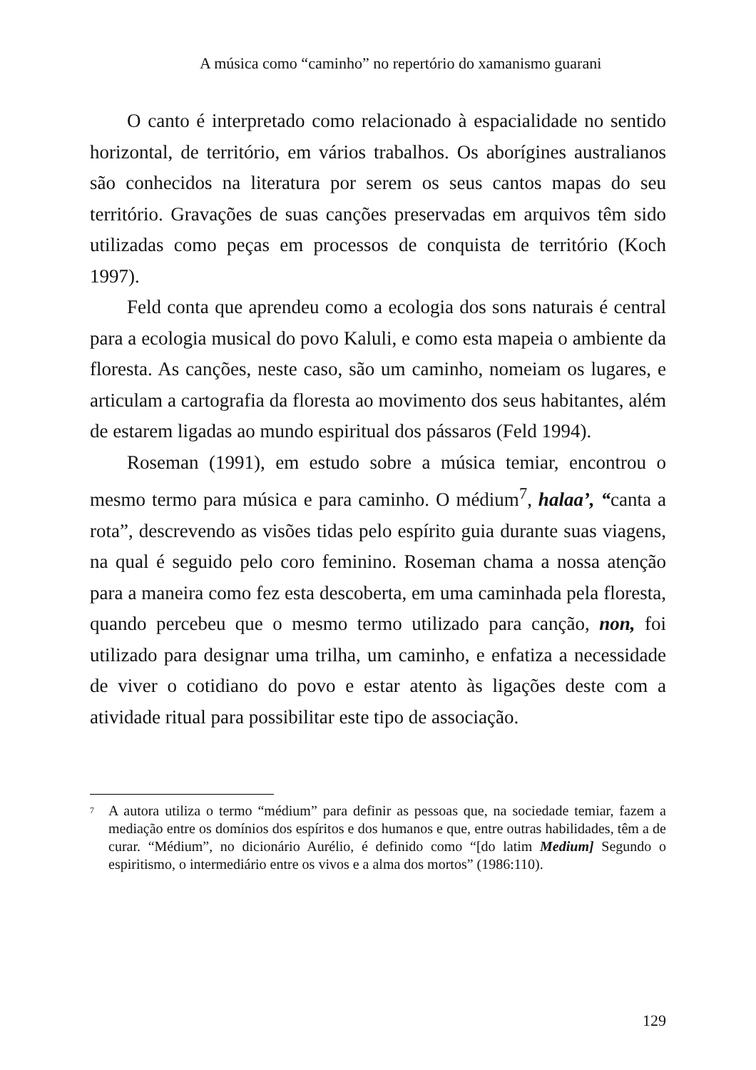A música como “caminho” no repertório do xamanismo guarani
O canto é interpretado como relacionado à espacialidade no sentido horizontal, de território, em vários trabalhos. Os aborígines australianos são conhecidos na literatura por serem os seus cantos mapas do seu território. Gravações de suas canções preservadas em arquivos têm sido utilizadas como peças em processos de conquista de território (Koch 1997).
Feld conta que aprendeu como a ecologia dos sons naturais é central para a ecologia musical do povo Kaluli, e como esta mapeia o ambiente da floresta. As canções, neste caso, são um caminho, nomeiam os lugares, e articulam a cartografia da floresta ao movimento dos seus habitantes, além de estarem ligadas ao mundo espiritual dos pássaros (Feld 1994).
Roseman (1991), em estudo sobre a música temiar, encontrou o mesmo termo para música e para caminho. O médium<sup>7</sup>, halaa’, “canta a rota”, descrevendo as visões tidas pelo espírito guia durante suas viagens, na qual é seguido pelo coro feminino. Roseman chama a nossa atenção para a maneira como fez esta descoberta, em uma caminhada pela floresta, quando percebeu que o mesmo termo utilizado para canção, non, foi utilizado para designar uma trilha, um caminho, e enfatiza a necessidade de viver o cotidiano do povo e estar atento às ligações deste com a atividade ritual para possibilitar este tipo de associação.
<sup>7</sup> A autora utiliza o termo “médium” para definir as pessoas que, na sociedade temiar, fazem a mediação entre os domínios dos espíritos e dos humanos e que, entre outras habilidades, têm a de curar. “Médium”, no dicionário Aurélio, é definido como “[do latim Medium] Segundo o espiritismo, o intermediário entre os vivos e a alma dos mortos” (1986:110).
129